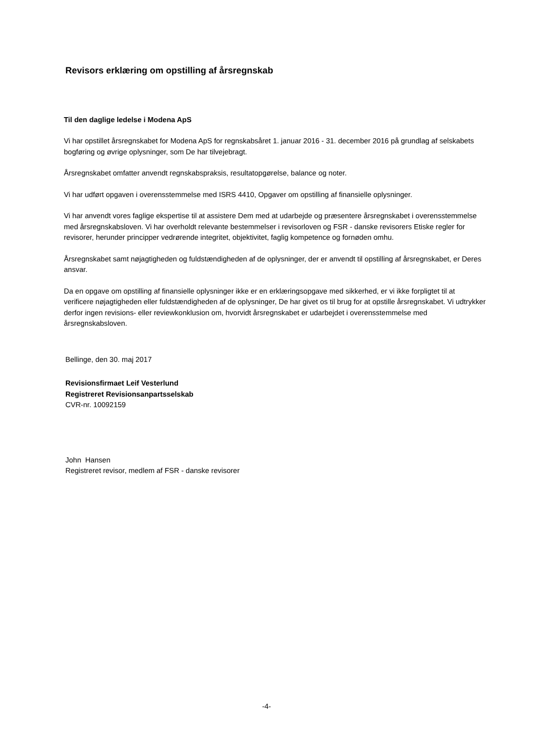Revisors erklæring om opstilling af årsregnskab
Til den daglige ledelse i Modena ApS
Vi har opstillet årsregnskabet for Modena ApS for regnskabsåret 1. januar 2016 - 31. december 2016 på grundlag af selskabets bogføring og øvrige oplysninger, som De har tilvejebragt.
Årsregnskabet omfatter anvendt regnskabspraksis, resultatopgørelse, balance og noter.
Vi har udført opgaven i overensstemmelse med ISRS 4410, Opgaver om opstilling af finansielle oplysninger.
Vi har anvendt vores faglige ekspertise til at assistere Dem med at udarbejde og præsentere årsregnskabet i overensstemmelse med årsregnskabsloven. Vi har overholdt relevante bestemmelser i revisorloven og FSR - danske revisorers Etiske regler for revisorer, herunder principper vedrørende integritet, objektivitet, faglig kompetence og fornøden omhu.
Årsregnskabet samt nøjagtigheden og fuldstændigheden af de oplysninger, der er anvendt til opstilling af årsregnskabet, er Deres ansvar.
Da en opgave om opstilling af finansielle oplysninger ikke er en erklæringsopgave med sikkerhed, er vi ikke forpligtet til at verificere nøjagtigheden eller fuldstændigheden af de oplysninger, De har givet os til brug for at opstille årsregnskabet. Vi udtrykker derfor ingen revisions- eller reviewkonklusion om, hvorvidt årsregnskabet er udarbejdet i overensstemmelse med årsregnskabsloven.
Bellinge, den 30. maj 2017
Revisionsfirmaet Leif Vesterlund
Registreret Revisionsanpartsselskab
CVR-nr. 10092159
John Hansen
Registreret revisor, medlem af FSR - danske revisorer
-4-